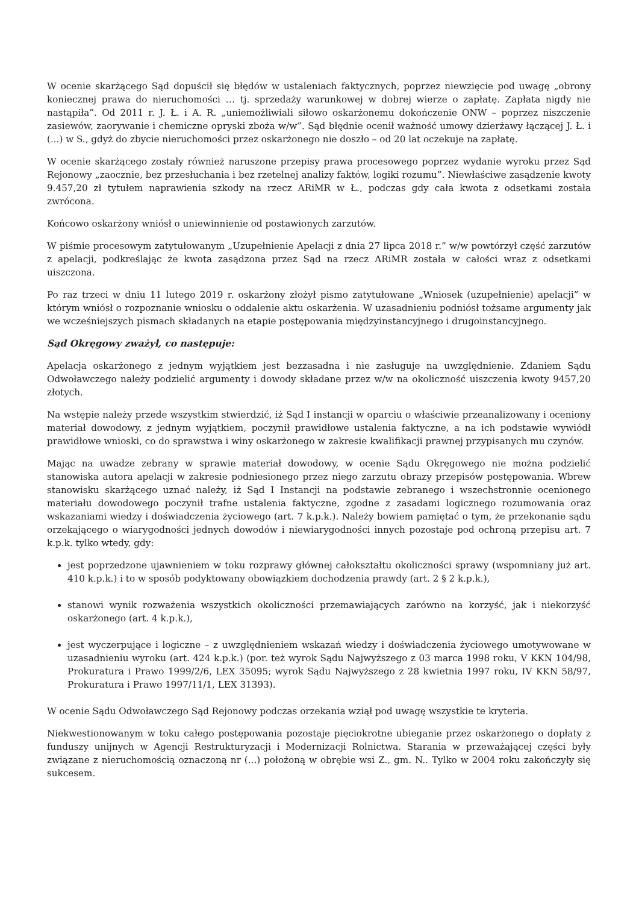W ocenie skarżącego Sąd dopuścił się błędów w ustaleniach faktycznych, poprzez niewzięcie pod uwagę „obrony koniecznej prawa do nieruchomości … tj. sprzedaży warunkowej w dobrej wierze o zapłatę. Zapłata nigdy nie nastąpiła”. Od 2011 r. J. Ł. i A. R. „uniemożliwiali siłowo oskarżonemu dokończenie ONW – poprzez niszczenie zasiewów, zaorywanie i chemiczne opryski zboża w/w”. Sąd błędnie ocenił ważność umowy dzierżawy łączącej J. Ł. i (...) w S., gdyż do zbycie nieruchomości przez oskarżonego nie doszło – od 20 lat oczekuje na zapłatę.
W ocenie skarżącego zostały również naruszone przepisy prawa procesowego poprzez wydanie wyroku przez Sąd Rejonowy „zaocznie, bez przesłuchania i bez rzetelnej analizy faktów, logiki rozumu”. Niewłaściwe zasądzenie kwoty 9.457,20 zł tytułem naprawienia szkody na rzecz ARiMR w Ł., podczas gdy cała kwota z odsetkami została zwrócona.
Końcowo oskarżony wniósł o uniewinnienie od postawionych zarzutów.
W piśmie procesowym zatytułowanym „Uzupełnienie Apelacji z dnia 27 lipca 2018 r.” w/w powtórzył część zarzutów z apelacji, podkreślając że kwota zasądzona przez Sąd na rzecz ARiMR została w całości wraz z odsetkami uiszczona.
Po raz trzeci w dniu 11 lutego 2019 r. oskarżony złożył pismo zatytułowane „Wniosek (uzupełnienie) apelacji” w którym wniósł o rozpoznanie wniosku o oddalenie aktu oskarżenia. W uzasadnieniu podniósł tożsame argumenty jak we wcześniejszych pismach składanych na etapie postępowania międzyinstancyjnego i drugoinstancyjnego.
Sąd Okręgowy zważył, co następuje:
Apelacja oskarżonego z jednym wyjątkiem jest bezzasadna i nie zasługuje na uwzględnienie. Zdaniem Sądu Odwoławczego należy podzielić argumenty i dowody składane przez w/w na okoliczność uiszczenia kwoty 9457,20 złotych.
Na wstępie należy przede wszystkim stwierdzić, iż Sąd I instancji w oparciu o właściwie przeanalizowany i oceniony materiał dowodowy, z jednym wyjątkiem, poczynił prawidłowe ustalenia faktyczne, a na ich podstawie wywiódł prawidłowe wnioski, co do sprawstwa i winy oskarżonego w zakresie kwalifikacji prawnej przypisanych mu czynów.
Mając na uwadze zebrany w sprawie materiał dowodowy, w ocenie Sądu Okręgowego nie można podzielić stanowiska autora apelacji w zakresie podniesionego przez niego zarzutu obrazy przepisów postępowania. Wbrew stanowisku skarżącego uznać należy, iż Sąd I Instancji na podstawie zebranego i wszechstronnie ocenionego materiału dowodowego poczynił trafne ustalenia faktyczne, zgodne z zasadami logicznego rozumowania oraz wskazaniami wiedzy i doświadczenia życiowego (art. 7 k.p.k.). Należy bowiem pamiętać o tym, że przekonanie sądu orzekającego o wiarygodności jednych dowodów i niewiarygodności innych pozostaje pod ochroną przepisu art. 7 k.p.k. tylko wtedy, gdy:
jest poprzedzone ujawnieniem w toku rozprawy głównej całokształtu okoliczności sprawy (wspomniany już art. 410 k.p.k.) i to w sposób podyktowany obowiązkiem dochodzenia prawdy (art. 2 § 2 k.p.k.),
stanowi wynik rozważenia wszystkich okoliczności przemawiających zarówno na korzyść, jak i niekorzyść oskarżonego (art. 4 k.p.k.),
jest wyczerpujące i logiczne – z uwzględnieniem wskazań wiedzy i doświadczenia życiowego umotywowane w uzasadnieniu wyroku (art. 424 k.p.k.) (por. też wyrok Sądu Najwyższego z 03 marca 1998 roku, V KKN 104/98, Prokuratura i Prawo 1999/2/6, LEX 35095; wyrok Sądu Najwyższego z 28 kwietnia 1997 roku, IV KKN 58/97, Prokuratura i Prawo 1997/11/1, LEX 31393).
W ocenie Sądu Odwoławczego Sąd Rejonowy podczas orzekania wziął pod uwagę wszystkie te kryteria.
Niekwestionowanym w toku całego postępowania pozostaje pięciokrotne ubieganie przez oskarżonego o dopłaty z funduszy unijnych w Agencji Restrukturyzacji i Modernizacji Rolnictwa. Starania w przeważającej części były związane z nieruchomością oznaczoną nr (...) położoną w obrębie wsi Z., gm. N.. Tylko w 2004 roku zakończyły się sukcesem.